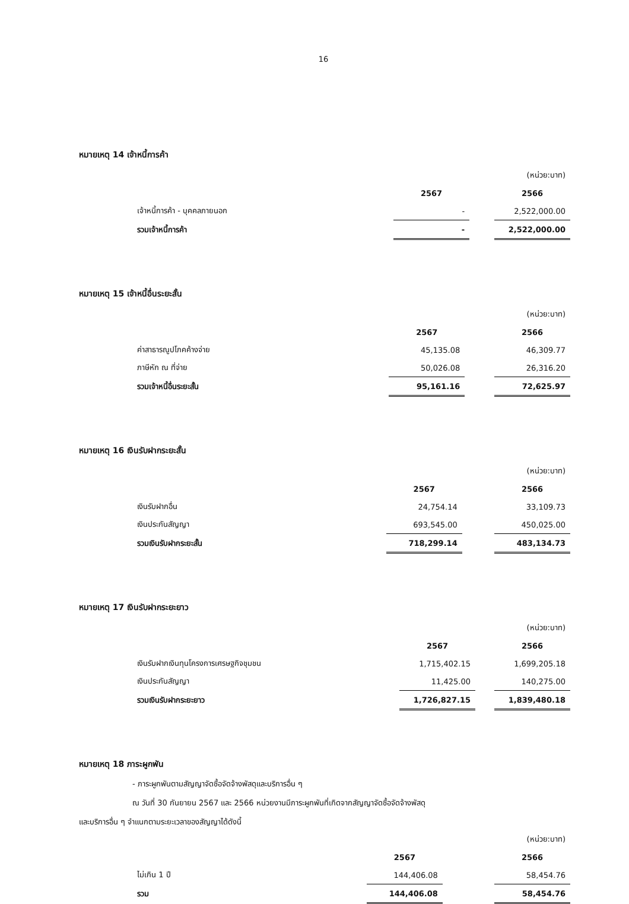16
หมายเหตุ 14 เจ้าหนี้การค้า
| | | | (หน่วย:บาท) |
| | 2567 | | 2566 |
| เจ้าหนี้การค้า - บุคคลภายนอก | - | | 2,522,000.00 |
| รวมเจ้าหนี้การค้า | - | | 2,522,000.00 |
หมายเหตุ 15 เจ้าหนี้อื่นระยะสั้น
| | | | (หน่วย:บาท) |
| | 2567 | | 2566 |
| ค่าสาธารณูปโภคค้างจ่าย | 45,135.08 | | 46,309.77 |
| ภาษีหัก ณ ที่จ่าย | 50,026.08 | | 26,316.20 |
| รวมเจ้าหนี้อื่นระยะสั้น | 95,161.16 | | 72,625.97 |
หมายเหตุ 16 เงินรับฝากระยะสั้น
| | | | (หน่วย:บาท) |
| | 2567 | | 2566 |
| เงินรับฝากอื่น | 24,754.14 | | 33,109.73 |
| เงินประกันสัญญา | 693,545.00 | | 450,025.00 |
| รวมเงินรับฝากระยะสั้น | 718,299.14 | | 483,134.73 |
หมายเหตุ 17 เงินรับฝากระยะยาว
| | | | (หน่วย:บาท) |
| | 2567 | | 2566 |
| เงินรับฝากเงินทุนโครงการเศรษฐกิจชุมชน | 1,715,402.15 | | 1,699,205.18 |
| เงินประกันสัญญา | 11,425.00 | | 140,275.00 |
| รวมเงินรับฝากระยะยาว | 1,726,827.15 | | 1,839,480.18 |
หมายเหตุ 18 ภาระผูกพัน
- ภาระผูกพันตามสัญญาจัดซื้อจัดจ้างพัสดุและบริการอื่น ๆ
ณ วันที่ 30 กันยายน 2567 และ 2566 หน่วยงานมีภาระผูกพันที่เกิดจากสัญญาจัดซื้อจัดจ้างพัสดุ
และบริการอื่น ๆ จำแนกตามระยะเวลาของสัญญาได้ดังนี้
| | | | (หน่วย:บาท) |
| | 2567 | | 2566 |
| ไม่เกิน 1 ปี | 144,406.08 | | 58,454.76 |
| รวม | 144,406.08 | | 58,454.76 |